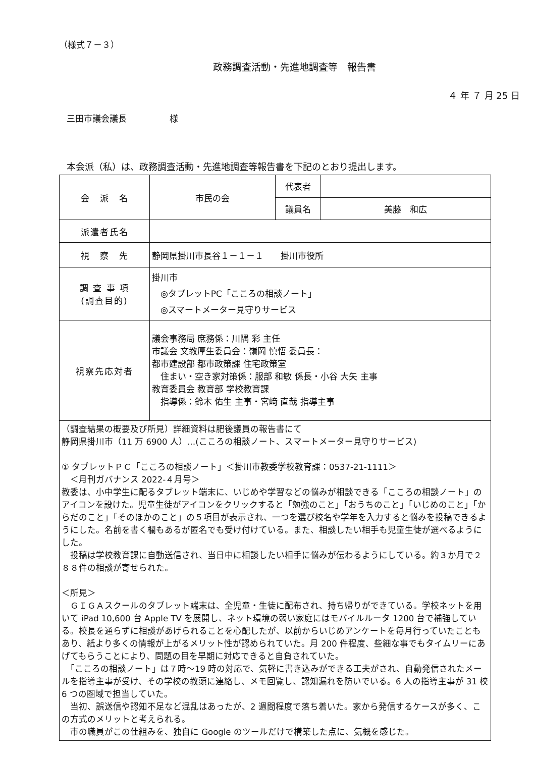（様式７－３）
政務調査活動・先進地調査等　報告書
４ 年 ７ 月 25 日
三田市議会議長　　　　　様
本会派（私）は、政務調査活動・先進地調査等報告書を下記のとおり提出します。
| 会 派 名 | 市民の会 | 代表者 | |
| | | 議員名 | 美藤 和広 |
| 派遣者氏名 | | | |
| 視 察 先 | 静岡県掛川市長谷１－１－１ 掛川市役所 | | |
| 調 査 事 項 (調査目的) | 掛川市 ◎タブレットPC「こころの相談ノート」 ◎スマートメーター見守りサービス | | |
| 視察先応対者 | 議会事務局 庶務係：川隅 彩 主任 市議会 文教厚生委員会：嶺岡 慎悟 委員長： 都市建設部 都市政策課 住宅政策室 住まい・空き家対策係：服部 和敏 係長・小谷 大矢 主事 教育委員会 教育部 学校教育課 指導係：鈴木 佑生 主事・宮﨑 直哉 指導主事 | | |
| （調査結果の概要及び所見）詳細資料は肥後議員の報告書にて 静岡県掛川市（11 万 6900 人）…(こころの相談ノート、スマートメーター見守りサービス) ① タブレットＰＣ「こころの相談ノート」＜掛川市教委学校教育課：0537-21-1111＞ ＜月刊ガバナンス 2022-４月号＞ 教委は、小中学生に配るタブレット端末に、いじめや学習などの悩みが相談できる「こころの相談ノート」のアイコンを設けた。児童生徒がアイコンをクリックすると「勉強のこと」「おうちのこと」「いじめのこと」「からだのこと」「そのほかのこと」の５項目が表示され、一つを選び校名や学年を入力すると悩みを投稿できるようにした。名前を書く欄もあるが匿名でも受け付けている。また、相談したい相手も児童生徒が選べるようにした。 投稿は学校教育課に自動送信され、当日中に相談したい相手に悩みが伝わるようにしている。約３か月で２８８件の相談が寄せられた。 ＜所見＞ ＧＩＧＡスクールのタブレット端末は、全児童・生徒に配布され、持ち帰りができている。学校ネットを用いて iPad 10,600 台 Apple TV を展開し、ネット環境の弱い家庭にはモバイルルータ 1200 台で補強している。校長を通らずに相談があげられることを心配したが、以前からいじめアンケートを毎月行っていたこともあり、紙より多くの情報が上がるメリット性が認められていた。月 200 件程度、些細な事でもタイムリーにあげてもらうことにより、問題の目を早期に対応できると自負されていた。 「こころの相談ノート」は７時～19 時の対応で、気軽に書き込みができる工夫がされ、自動発信されたメールを指導主事が受け、その学校の教頭に連絡し、メモ回覧し、認知漏れを防いでいる。6 人の指導主事が 31 校 6 つの圏域で担当していた。 当初、誤送信や認知不足など混乱はあったが、2 週間程度で落ち着いた。家から発信するケースが多く、この方式のメリットと考えられる。 市の職員がこの仕組みを、独自に Google のツールだけで構築した点に、気概を感じた。 | | | |